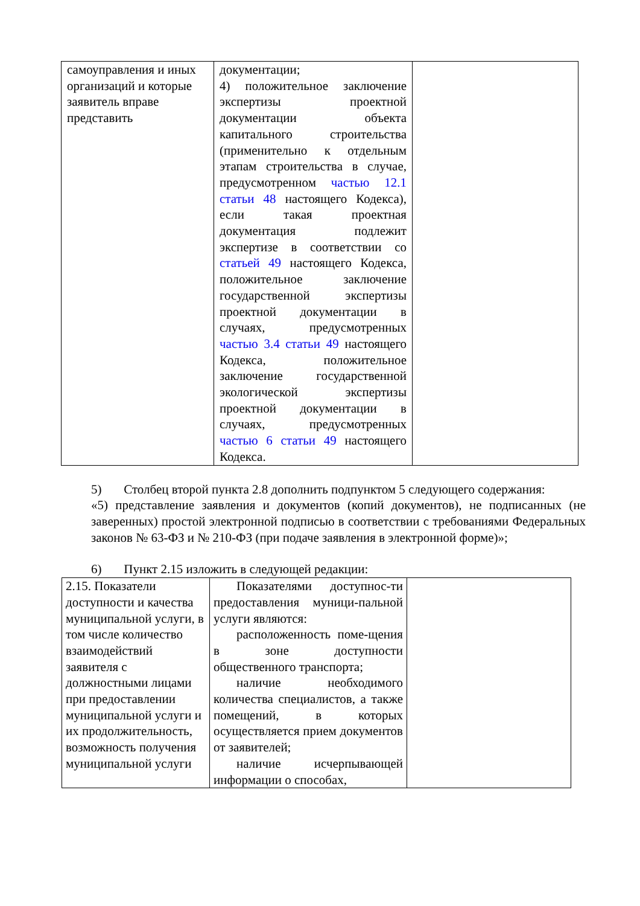| самоуправления и иных организаций и которые заявитель вправе представить | документации; 4) положительное заключение экспертизы проектной документации объекта капитального строительства (применительно к отдельным этапам строительства в случае, предусмотренном частью 12.1 статьи 48 настоящего Кодекса), если такая проектная документация подлежит экспертизе в соответствии со статьей 49 настоящего Кодекса, положительное заключение государственной экспертизы проектной документации в случаях, предусмотренных частью 3.4 статьи 49 настоящего Кодекса, положительное заключение государственной экологической экспертизы проектной документации в случаях, предусмотренных частью 6 статьи 49 настоящего Кодекса. | |
5) Столбец второй пункта 2.8 дополнить подпунктом 5 следующего содержания:
«5) представление заявления и документов (копий документов), не подписанных (не заверенных) простой электронной подписью в соответствии с требованиями Федеральных законов № 63-ФЗ и № 210-ФЗ (при подаче заявления в электронной форме)»;
6) Пункт 2.15 изложить в следующей редакции:
| 2.15. Показатели доступности и качества муниципальной услуги, в том числе количество взаимодействий заявителя с должностными лицами при предоставлении муниципальной услуги и их продолжительность, возможность получения муниципальной услуги | Показателями доступнос-ти предоставления муници-пальной услуги являются: расположенность поме-щения в зоне доступности общественного транспорта; наличие необходимого количества специалистов, а также помещений, в которых осуществляется прием документов от заявителей; наличие исчерпывающей информации о способах, | |